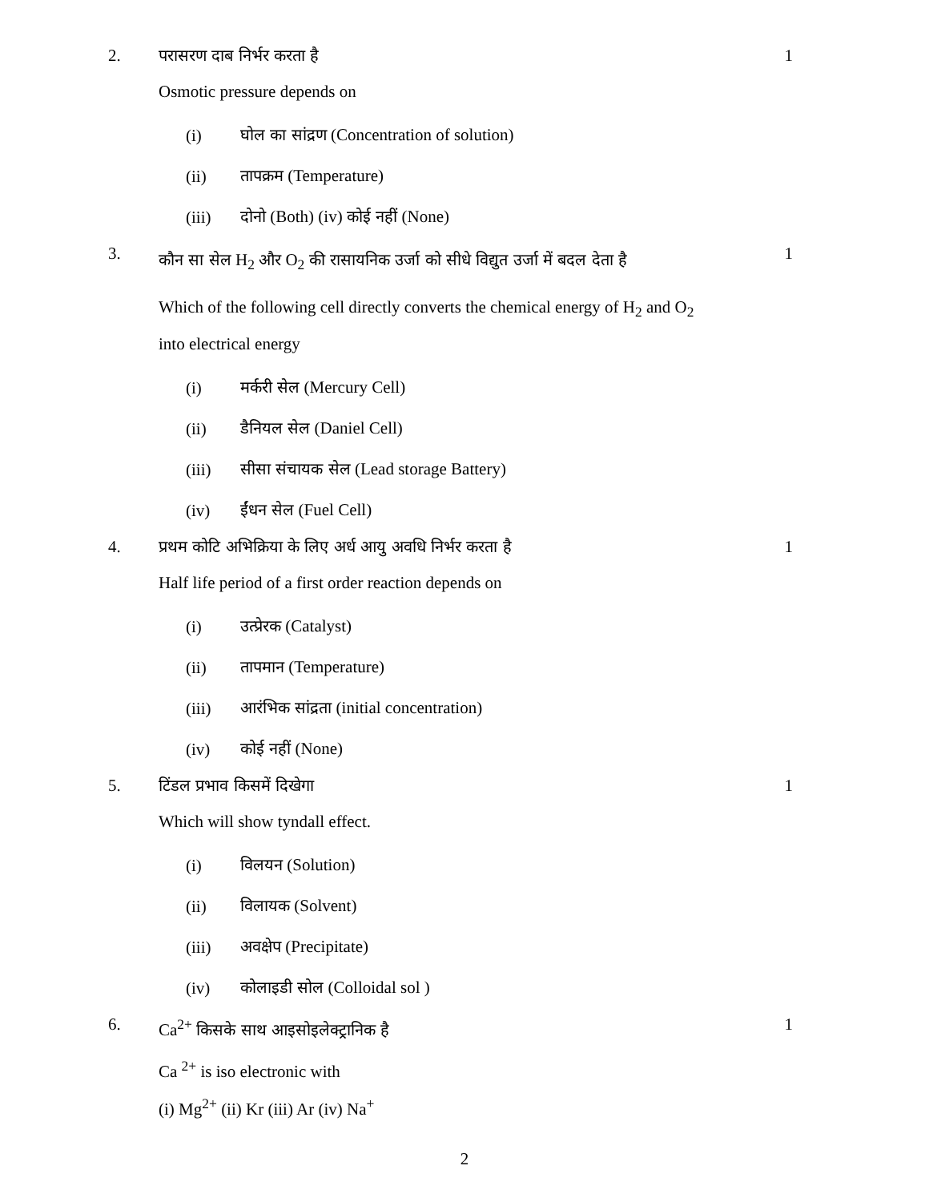2. परासरण दाब निर्भर करता है 1
Osmotic pressure depends on
(i) घोल का सांद्रण (Concentration of solution)
(ii) तापक्रम (Temperature)
(iii) दोनो (Both) (iv) कोई नहीं (None)
3.
कौन सा सेल H<sub>2</sub> और O<sub>2</sub> की रासायनिक उर्जा को सीधे विद्युत उर्जा में बदल देता है
1
Which of the following cell directly converts the chemical energy of H<sub>2</sub> and O<sub>2</sub> into electrical energy
(i) मर्करी सेल (Mercury Cell)
(ii) डैनियल सेल (Daniel Cell)
(iii) सीसा संचायक सेल (Lead storage Battery)
(iv) ईंधन सेल (Fuel Cell)
4. प्रथम कोटि अभिक्रिया के लिए अर्ध आयु अवधि निर्भर करता है
1
Half life period of a first order reaction depends on
(i) उत्प्रेरक (Catalyst)
(ii) तापमान (Temperature)
(iii) आरंभिक सांद्रता (initial concentration)
(iv) कोई नहीं (None)
5. टिंडल प्रभाव किसमें दिखेगा 1
Which will show tyndall effect.
(i) विलयन (Solution)
(ii) विलायक (Solvent)
(iii) अवक्षेप (Precipitate)
(iv) कोलाइडी सोल (Colloidal sol )
6. Ca<sup>2+</sup> किसके साथ आइसोइलेक्ट्रानिक है
1
Ca <sup>2+</sup> is iso electronic with
(i) Mg<sup>2+</sup> (ii) Kr (iii) Ar (iv) Na<sup>+</sup>
2